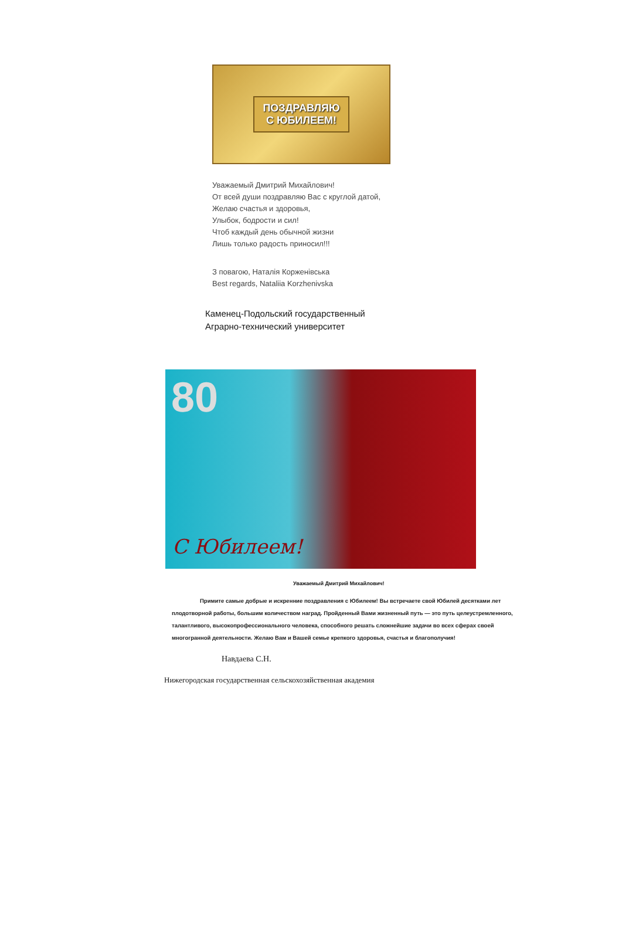ПОЗДРАВЛЯЮ
С ЮБИЛЕЕМ!
Уважаемый Дмитрий Михайлович!
От всей души поздравляю Вас с круглой датой,
Желаю счастья и здоровья,
Улыбок, бодрости и сил!
Чтоб каждый день обычной жизни
Лишь только радость приносил!!!
З повагою, Наталія Корженівська
Best regards, Nataliia Korzhenivska
Каменец-Подольский государственный
Аграрно-технический университет
80
С Юбилеем!
Уважаемый Дмитрий Михайлович!
Примите самые добрые и искренние поздравления с Юбилеем! Вы встречаете свой Юбилей десятками лет плодотворной работы, большим количеством наград. Пройденный Вами жизненный путь — это путь целеустремленного, талантливого, высокопрофессионального человека, способного решать сложнейшие задачи во всех сферах своей многогранной деятельности. Желаю Вам и Вашей семье крепкого здоровья, счастья и благополучия!
Навдаева С.Н.
Нижегородская государственная сельскохозяйственная академия